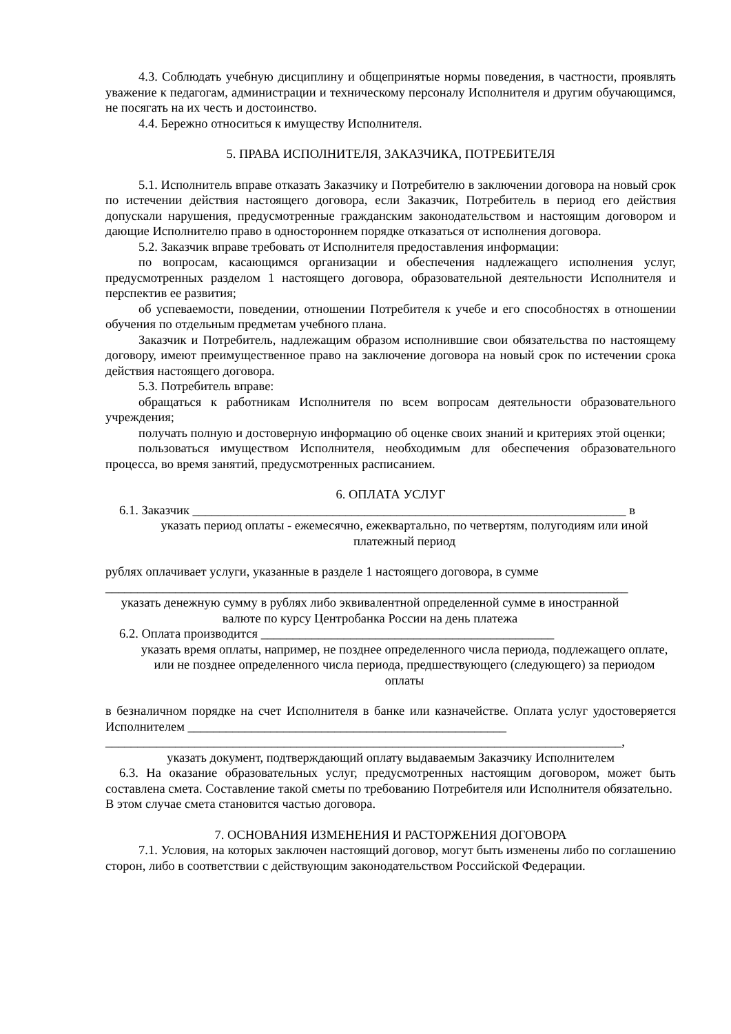4.3. Соблюдать учебную дисциплину и общепринятые нормы поведения, в частности, проявлять уважение к педагогам, администрации и техническому персоналу Исполнителя и другим обучающимся, не посягать на их честь и достоинство.
4.4. Бережно относиться к имуществу Исполнителя.
5. ПРАВА ИСПОЛНИТЕЛЯ, ЗАКАЗЧИКА, ПОТРЕБИТЕЛЯ
5.1. Исполнитель вправе отказать Заказчику и Потребителю в заключении договора на новый срок по истечении действия настоящего договора, если Заказчик, Потребитель в период его действия допускали нарушения, предусмотренные гражданским законодательством и настоящим договором и дающие Исполнителю право в одностороннем порядке отказаться от исполнения договора.
5.2. Заказчик вправе требовать от Исполнителя предоставления информации:
по вопросам, касающимся организации и обеспечения надлежащего исполнения услуг, предусмотренных разделом 1 настоящего договора, образовательной деятельности Исполнителя и перспектив ее развития;
об успеваемости, поведении, отношении Потребителя к учебе и его способностях в отношении обучения по отдельным предметам учебного плана.
Заказчик и Потребитель, надлежащим образом исполнившие свои обязательства по настоящему договору, имеют преимущественное право на заключение договора на новый срок по истечении срока действия настоящего договора.
5.3. Потребитель вправе:
обращаться к работникам Исполнителя по всем вопросам деятельности образовательного учреждения;
получать полную и достоверную информацию об оценке своих знаний и критериях этой оценки;
пользоваться имуществом Исполнителя, необходимым для обеспечения образовательного процесса, во время занятий, предусмотренных расписанием.
6. ОПЛАТА УСЛУГ
6.1. Заказчик ____________________________________________________________________ в
указать период оплаты - ежемесячно, ежеквартально, по четвертям, полугодиям или иной платежный период
рублях оплачивает услуги, указанные в разделе 1 настоящего договора, в сумме
__________________________________________________________________________________
указать денежную сумму в рублях либо эквивалентной определенной сумме в иностранной валюте по курсу Центробанка России на день платежа
6.2. Оплата производится ______________________________________________
указать время оплаты, например, не позднее определенного числа периода, подлежащего оплате, или не позднее определенного числа периода, предшествующего (следующего) за периодом оплаты
в безналичном порядке на счет Исполнителя в банке или казначействе. Оплата услуг удостоверяется Исполнителем __________________________________________________
_________________________________________________________________________________,
указать документ, подтверждающий оплату выдаваемым Заказчику Исполнителем
6.3. На оказание образовательных услуг, предусмотренных настоящим договором, может быть составлена смета. Составление такой сметы по требованию Потребителя или Исполнителя обязательно.
В этом случае смета становится частью договора.
7. ОСНОВАНИЯ ИЗМЕНЕНИЯ И РАСТОРЖЕНИЯ ДОГОВОРА
7.1. Условия, на которых заключен настоящий договор, могут быть изменены либо по соглашению сторон, либо в соответствии с действующим законодательством Российской Федерации.